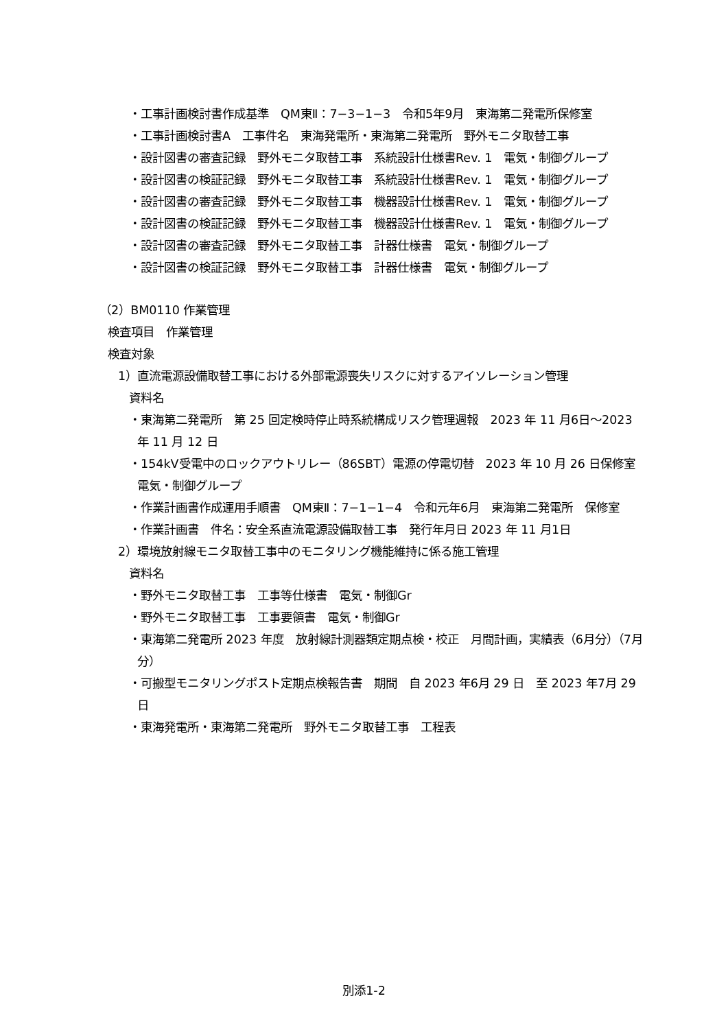・工事計画検討書作成基準　QM東Ⅱ：7−3−1−3　令和5年9月　東海第二発電所保修室
・工事計画検討書A　工事件名　東海発電所・東海第二発電所　野外モニタ取替工事
・設計図書の審査記録　野外モニタ取替工事　系統設計仕様書Rev. 1　電気・制御グループ
・設計図書の検証記録　野外モニタ取替工事　系統設計仕様書Rev. 1　電気・制御グループ
・設計図書の審査記録　野外モニタ取替工事　機器設計仕様書Rev. 1　電気・制御グループ
・設計図書の検証記録　野外モニタ取替工事　機器設計仕様書Rev. 1　電気・制御グループ
・設計図書の審査記録　野外モニタ取替工事　計器仕様書　電気・制御グループ
・設計図書の検証記録　野外モニタ取替工事　計器仕様書　電気・制御グループ
（2）BM0110 作業管理
検査項目　作業管理
検査対象
1）直流電源設備取替工事における外部電源喪失リスクに対するアイソレーション管理
資料名
・東海第二発電所　第 25 回定検時停止時系統構成リスク管理週報　2023 年 11 月6日〜2023 年 11 月 12 日
・154kV受電中のロックアウトリレー（86SBT）電源の停電切替　2023 年 10 月 26 日保修室　電気・制御グループ
・作業計画書作成運用手順書　QM東Ⅱ：7−1−1−4　令和元年6月　東海第二発電所　保修室
・作業計画書　件名：安全系直流電源設備取替工事　発行年月日 2023 年 11 月1日
2）環境放射線モニタ取替工事中のモニタリング機能維持に係る施工管理
資料名
・野外モニタ取替工事　工事等仕様書　電気・制御Gr
・野外モニタ取替工事　工事要領書　電気・制御Gr
・東海第二発電所 2023 年度　放射線計測器類定期点検・校正　月間計画，実績表（6月分）（7月分）
・可搬型モニタリングポスト定期点検報告書　期間　自 2023 年6月 29 日　至 2023 年7月 29 日
・東海発電所・東海第二発電所　野外モニタ取替工事　工程表
別添1-2